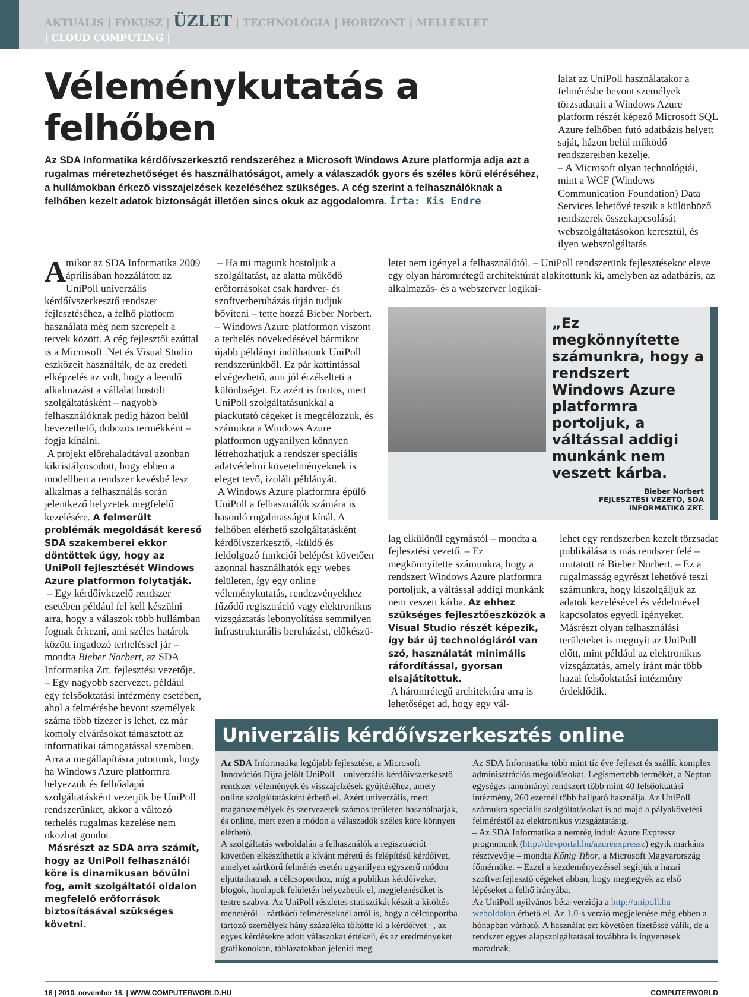AKTUÁLIS | FÓKUSZ | ÜZLET | TECHNOLÓGIA | HORIZONT | MELLÉKLET
| CLOUD COMPUTING |
Véleménykutatás a felhőben
Az SDA Informatika kérdőívszerkesztő rendszeréhez a Microsoft Windows Azure platformja adja azt a rugalmas méretezhetőséget és használhatóságot, amely a válaszadók gyors és széles körű eléréséhez, a hullámokban érkező visszajelzések kezeléséhez szükséges. A cég szerint a felhasználóknak a felhőben kezelt adatok biztonságát illetően sincs okuk az aggodalomra. Írta: Kis Endre
lalat az UniPoll használatakor a felmérésbe bevont személyek törzsadatait a Windows Azure platform részét képező Microsoft SQL Azure felhőben futó adatbázis helyett saját, házon belül működő rendszereiben kezelje.
– A Microsoft olyan technológiái, mint a WCF (Windows Communication Foundation) Data Services lehetővé teszik a különböző rendszerek összekapcsolását webszolgáltatásokon keresztül, és ilyen webszolgáltatás
A mikor az SDA Informatika 2009 áprilisában hozzálátott az UniPoll univerzális kérdőívszerkesztő rendszer fejlesztéséhez, a felhő platform használata még nem szerepelt a tervek között. A cég fejlesztői ezúttal is a Microsoft .Net és Visual Studio eszközeit használták, de az eredeti elképzelés az volt, hogy a leendő alkalmazást a vállalat hostolt szolgáltatásként – nagyobb felhasználóknak pedig házon belül bevezethető, dobozos termékként – fogja kínálni.
A projekt előrehaladtával azonban kikristályosodott, hogy ebben a modellben a rendszer kevésbé lesz alkalmas a felhasználás során jelentkező helyzetek megfelelő kezelésére. A felmerült problémák megoldását kereső SDA szakemberei ekkor döntöttek úgy, hogy az UniPoll fejlesztését Windows Azure platformon folytatják.
– Egy kérdőívkezelő rendszer esetében például fel kell készülni arra, hogy a válaszok több hullámban fognak érkezni, ami széles határok között ingadozó terheléssel jár – mondta Bieber Norbert, az SDA Informatika Zrt. fejlesztési vezetője. – Egy nagyobb szervezet, például egy felsőoktatási intézmény esetében, ahol a felmérésbe bevont személyek száma több tízezer is lehet, ez már komoly elvárásokat támasztott az informatikai támogatással szemben. Arra a megállapításra jutottunk, hogy ha Windows Azure platformra helyezzük és felhőalapú szolgáltatásként vezetjük be UniPoll rendszerünket, akkor a változó terhelés rugalmas kezelése nem okozhat gondot.
Másrészt az SDA arra számít, hogy az UniPoll felhasználói köre is dinamikusan bővülni fog, amit szolgáltatói oldalon megfelelő erőforrások biztosításával szükséges követni.
– Ha mi magunk hostoljuk a szolgáltatást, az alatta működő erőforrásokat csak hardver- és szoftverberuházás útján tudjuk bővíteni – tette hozzá Bieber Norbert. – Windows Azure platformon viszont a terhelés növekedésével bármikor újabb példányt indíthatunk UniPoll rendszerünkből. Ez pár kattintással elvégezhető, ami jól érzékelteti a különbséget. Ez azért is fontos, mert UniPoll szolgáltatásunkkal a piackutató cégeket is megcélozzuk, és számukra a Windows Azure platformon ugyanilyen könnyen létrehozhatjuk a rendszer speciális adatvédelmi követelményeknek is eleget tevő, izolált példányát.
A Windows Azure platformra épülő UniPoll a felhasználók számára is hasonló rugalmasságot kínál. A felhőben elérhető szolgáltatásként kérdőívszerkesztő, -küldő és feldolgozó funkciói belépést követően azonnal használhatók egy webes felületen, így egy online véleménykutatás, rendezvényekhez fűződő regisztráció vagy elektronikus vizsgáztatás lebonyolítása semmilyen infrastrukturális beruházást, előkészü-
letet nem igényel a felhasználótól. – UniPoll rendszerünk fejlesztésekor eleve egy olyan háromrétegű architektúrát alakítottunk ki, amelyben az adatbázis, az alkalmazás- és a webszerver logikai-
„Ez megkönnyítette számunkra, hogy a rendszert Windows Azure platformra portoljuk, a váltással addigi munkánk nem veszett kárba.
Bieber Norbert
FEJLESZTÉSI VEZETŐ, SDA INFORMATIKA ZRT.
lag elkülönül egymástól – mondta a fejlesztési vezető. – Ez megkönnyítette számunkra, hogy a rendszert Windows Azure platformra portoljuk, a váltással addigi munkánk nem veszett kárba. Az ehhez szükséges fejlesztőeszközök a Visual Studio részét képezik, így bár új technológiáról van szó, használatát minimális ráfordítással, gyorsan elsajátítottuk.
A háromrétegű architektúra arra is lehetőséget ad, hogy egy vál-
lehet egy rendszerben kezelt törzsadat publikálása is más rendszer felé – mutatott rá Bieber Norbert. – Ez a rugalmasság egyrészt lehetővé teszi számunkra, hogy kiszolgáljuk az adatok kezelésével és védelmével kapcsolatos egyedi igényeket. Másrészt olyan felhasználási területeket is megnyit az UniPoll előtt, mint például az elektronikus vizsgáztatás, amely iránt már több hazai felsőoktatási intézmény érdeklődik.
Univerzális kérdőívszerkesztés online
Az SDA Informatika legújabb fejlesztése, a Microsoft Innovációs Díjra jelölt UniPoll – univerzális kérdőívszerkesztő rendszer vélemények és visszajelzések gyűjtéséhez, amely online szolgáltatásként érhető el. Azért univerzális, mert magánszemélyek és szervezetek számos területen használhatják, és online, mert ezen a módon a válaszadók széles köre könnyen elérhető.
A szolgáltatás weboldalán a felhasználók a regisztrációt követően elkészíthetik a kívánt méretű és felépítésű kérdőívet, amelyet zártkörű felmérés esetén ugyanilyen egyszerű módon eljuttathatnak a célcsoporthoz, míg a publikus kérdőíveket blogok, honlapok felületén helyezhetik el, megjelenésüket is testre szabva. Az UniPoll részletes statisztikát készít a kitöltés menetéről – zártkörű felméréseknél arról is, hogy a célcsoportba tartozó személyek hány százaléka töltötte ki a kérdőívet –, az egyes kérdésekre adott válaszokat értékeli, és az eredményeket grafikonokon, táblázatokban jeleníti meg.
Az SDA Informatika több mint tíz éve fejleszt és szállít komplex adminisztrációs megoldásokat. Legismertebb termékét, a Neptun egységes tanulmányi rendszert több mint 40 felsőoktatási intézmény, 260 ezernél több hallgató használja. Az UniPoll számukra speciális szolgáltatásokat is ad majd a pályakövetési felméréstől az elektronikus vizsgáztatásig.
– Az SDA Informatika a nemrég indult Azure Expressz programunk (http://devportal.hu/azureexpressz) egyik markáns résztvevője – mondta Kőnig Tibor, a Microsoft Magyarország főmérnöke. – Ezzel a kezdeményezéssel segítjük a hazai szoftverfejlesztő cégeket abban, hogy megtegyék az első lépéseket a felhő irányába.
Az UniPoll nyilvános béta-verziója a http://unipoll.hu weboldalon érhető el. Az 1.0-s verzió megjelenése még ebben a hónapban várható. A használat ezt követően fizetőssé válik, de a rendszer egyes alapszolgáltatásai továbbra is ingyenesek maradnak.
16 | 2010. november 16. | WWW.COMPUTERWORLD.HU COMPUTERWORLD